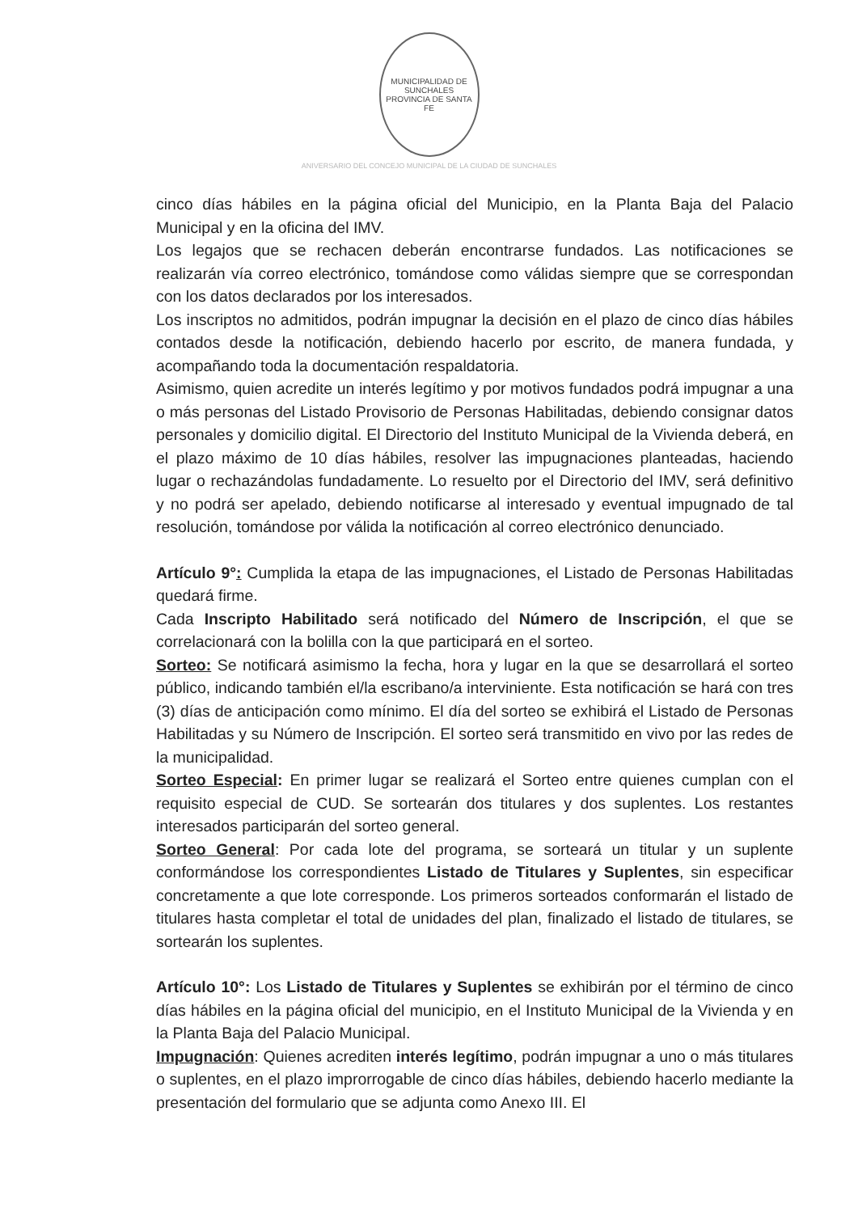MUNICIPALIDAD DE SUNCHALES
PROVINCIA DE SANTA FE
ANIVERSARIO DEL CONCEJO MUNICIPAL DE LA CIUDAD DE SUNCHALES
cinco días hábiles en la página oficial del Municipio, en la Planta Baja del Palacio Municipal y en la oficina del IMV.
Los legajos que se rechacen deberán encontrarse fundados. Las notificaciones se realizarán vía correo electrónico, tomándose como válidas siempre que se correspondan con los datos declarados por los interesados.
Los inscriptos no admitidos, podrán impugnar la decisión en el plazo de cinco días hábiles contados desde la notificación, debiendo hacerlo por escrito, de manera fundada, y acompañando toda la documentación respaldatoria.
Asimismo, quien acredite un interés legítimo y por motivos fundados podrá impugnar a una o más personas del Listado Provisorio de Personas Habilitadas, debiendo consignar datos personales y domicilio digital. El Directorio del Instituto Municipal de la Vivienda deberá, en el plazo máximo de 10 días hábiles, resolver las impugnaciones planteadas, haciendo lugar o rechazándolas fundadamente. Lo resuelto por el Directorio del IMV, será definitivo y no podrá ser apelado, debiendo notificarse al interesado y eventual impugnado de tal resolución, tomándose por válida la notificación al correo electrónico denunciado.
Artículo 9°: Cumplida la etapa de las impugnaciones, el Listado de Personas Habilitadas quedará firme.
Cada Inscripto Habilitado será notificado del Número de Inscripción, el que se correlacionará con la bolilla con la que participará en el sorteo.
Sorteo: Se notificará asimismo la fecha, hora y lugar en la que se desarrollará el sorteo público, indicando también el/la escribano/a interviniente. Esta notificación se hará con tres (3) días de anticipación como mínimo. El día del sorteo se exhibirá el Listado de Personas Habilitadas y su Número de Inscripción. El sorteo será transmitido en vivo por las redes de la municipalidad.
Sorteo Especial: En primer lugar se realizará el Sorteo entre quienes cumplan con el requisito especial de CUD. Se sortearán dos titulares y dos suplentes. Los restantes interesados participarán del sorteo general.
Sorteo General: Por cada lote del programa, se sorteará un titular y un suplente conformándose los correspondientes Listado de Titulares y Suplentes, sin especificar concretamente a que lote corresponde. Los primeros sorteados conformarán el listado de titulares hasta completar el total de unidades del plan, finalizado el listado de titulares, se sortearán los suplentes.
Artículo 10°: Los Listado de Titulares y Suplentes se exhibirán por el término de cinco días hábiles en la página oficial del municipio, en el Instituto Municipal de la Vivienda y en la Planta Baja del Palacio Municipal.
Impugnación: Quienes acrediten interés legítimo, podrán impugnar a uno o más titulares o suplentes, en el plazo improrrogable de cinco días hábiles, debiendo hacerlo mediante la presentación del formulario que se adjunta como Anexo III. El